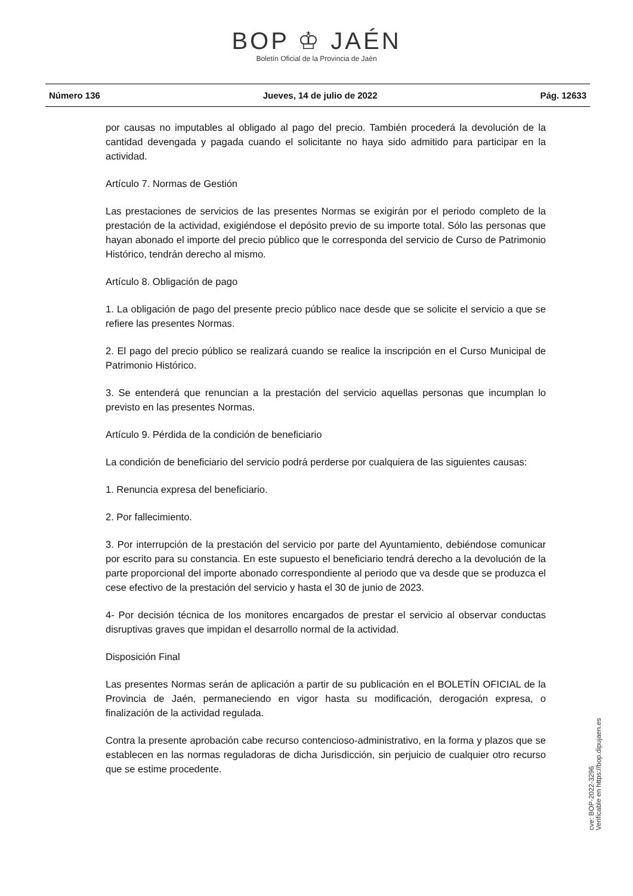BOP ♔ JAÉN
Boletín Oficial de la Provincia de Jaén
Número 136 Jueves, 14 de julio de 2022 Pág. 12633
por causas no imputables al obligado al pago del precio. También procederá la devolución de la cantidad devengada y pagada cuando el solicitante no haya sido admitido para participar en la actividad.
Artículo 7. Normas de Gestión
Las prestaciones de servicios de las presentes Normas se exigirán por el periodo completo de la prestación de la actividad, exigiéndose el depósito previo de su importe total. Sólo las personas que hayan abonado el importe del precio público que le corresponda del servicio de Curso de Patrimonio Histórico, tendrán derecho al mismo.
Artículo 8. Obligación de pago
1. La obligación de pago del presente precio público nace desde que se solicite el servicio a que se refiere las presentes Normas.
2. El pago del precio público se realizará cuando se realice la inscripción en el Curso Municipal de Patrimonio Histórico.
3. Se entenderá que renuncian a la prestación del servicio aquellas personas que incumplan lo previsto en las presentes Normas.
Artículo 9. Pérdida de la condición de beneficiario
La condición de beneficiario del servicio podrá perderse por cualquiera de las siguientes causas:
1. Renuncia expresa del beneficiario.
2. Por fallecimiento.
3. Por interrupción de la prestación del servicio por parte del Ayuntamiento, debiéndose comunicar por escrito para su constancia. En este supuesto el beneficiario tendrá derecho a la devolución de la parte proporcional del importe abonado correspondiente al periodo que va desde que se produzca el cese efectivo de la prestación del servicio y hasta el 30 de junio de 2023.
4- Por decisión técnica de los monitores encargados de prestar el servicio al observar conductas disruptivas graves que impidan el desarrollo normal de la actividad.
Disposición Final
Las presentes Normas serán de aplicación a partir de su publicación en el BOLETÍN OFICIAL de la Provincia de Jaén, permaneciendo en vigor hasta su modificación, derogación expresa, o finalización de la actividad regulada.
Contra la presente aprobación cabe recurso contencioso-administrativo, en la forma y plazos que se establecen en las normas reguladoras de dicha Jurisdicción, sin perjuicio de cualquier otro recurso que se estime procedente.
cve: BOP-2022-3296
Verificable en https://bop.dipujaen.es